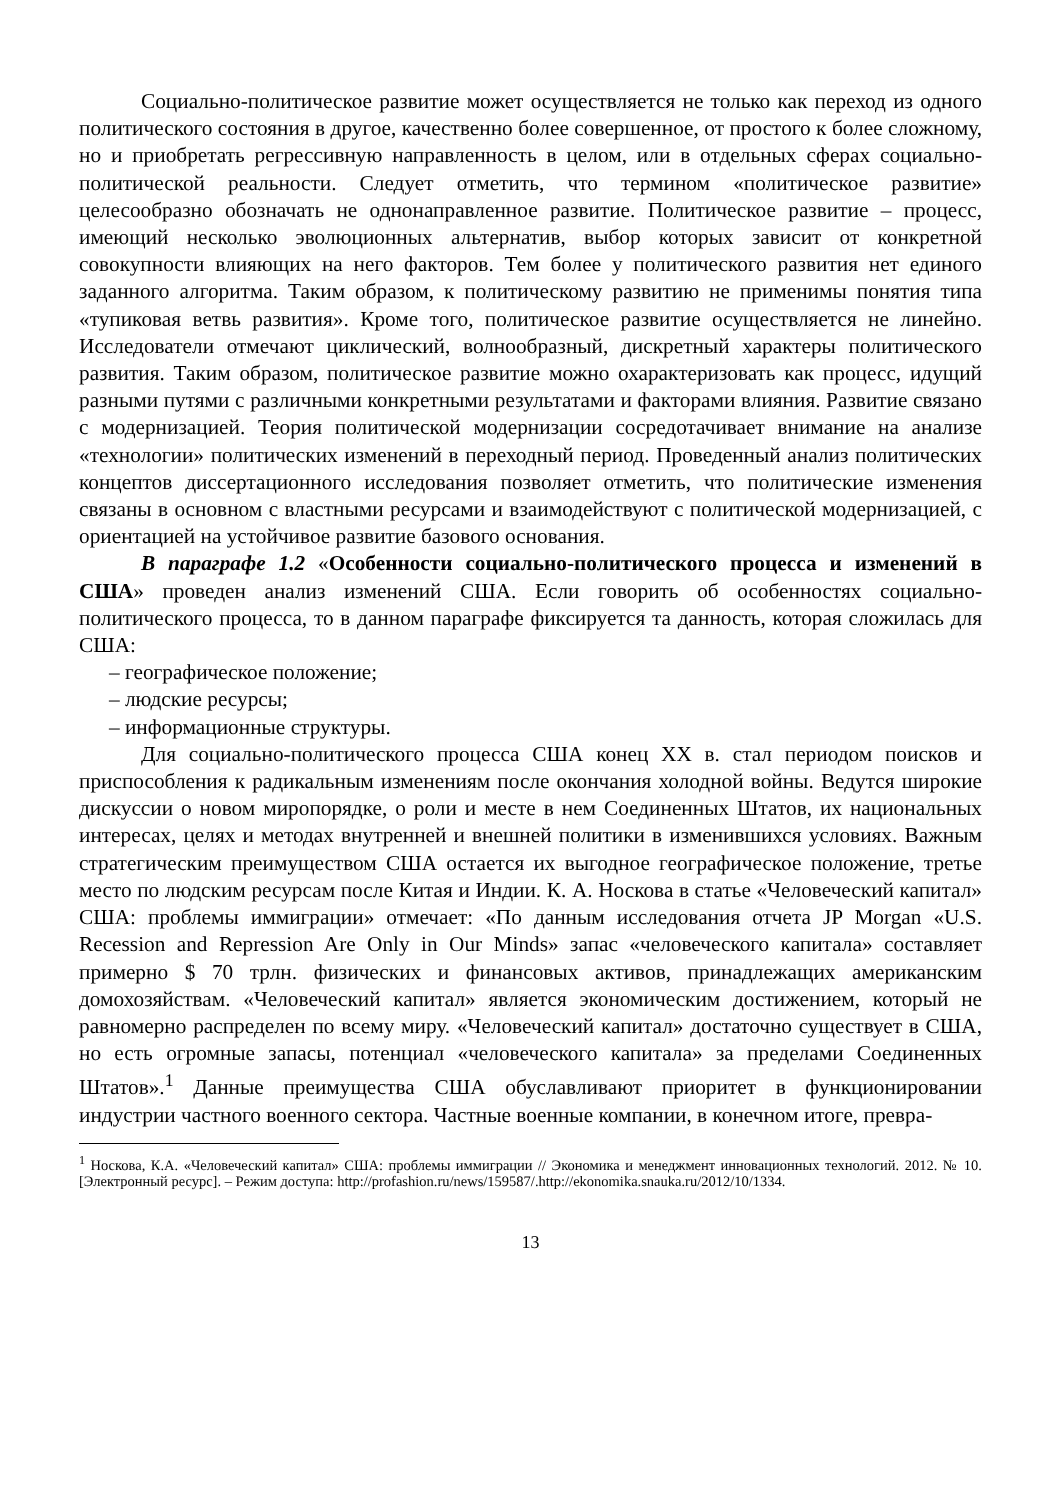Социально-политическое развитие может осуществляется не только как переход из одного политического состояния в другое, качественно более совершенное, от простого к более сложному, но и приобретать регрессивную направленность в целом, или в отдельных сферах социально-политической реальности. Следует отметить, что термином «политическое развитие» целесообразно обозначать не однонаправленное развитие. Политическое развитие – процесс, имеющий несколько эволюционных альтернатив, выбор которых зависит от конкретной совокупности влияющих на него факторов. Тем более у политического развития нет единого заданного алгоритма. Таким образом, к политическому развитию не применимы понятия типа «тупиковая ветвь развития». Кроме того, политическое развитие осуществляется не линейно. Исследователи отмечают циклический, волнообразный, дискретный характеры политического развития. Таким образом, политическое развитие можно охарактеризовать как процесс, идущий разными путями с различными конкретными результатами и факторами влияния. Развитие связано с модернизацией. Теория политической модернизации сосредотачивает внимание на анализе «технологии» политических изменений в переходный период. Проведенный анализ политических концептов диссертационного исследования позволяет отметить, что политические изменения связаны в основном с властными ресурсами и взаимодействуют с политической модернизацией, с ориентацией на устойчивое развитие базового основания.
В параграфе 1.2 «Особенности социально-политического процесса и изменений в США» проведен анализ изменений США. Если говорить об особенностях социально-политического процесса, то в данном параграфе фиксируется та данность, которая сложилась для США:
– географическое положение;
– людские ресурсы;
– информационные структуры.
Для социально-политического процесса США конец XX в. стал периодом поисков и приспособления к радикальным изменениям после окончания холодной войны. Ведутся широкие дискуссии о новом миропорядке, о роли и месте в нем Соединенных Штатов, их национальных интересах, целях и методах внутренней и внешней политики в изменившихся условиях. Важным стратегическим преимуществом США остается их выгодное географическое положение, третье место по людским ресурсам после Китая и Индии. К. А. Носкова в статье «Человеческий капитал» США: проблемы иммиграции» отмечает: «По данным исследования отчета JP Morgan «U.S. Recession and Repression Are Only in Our Minds» запас «человеческого капитала» составляет примерно $ 70 трлн. физических и финансовых активов, принадлежащих американским домохозяйствам. «Человеческий капитал» является экономическим достижением, который не равномерно распределен по всему миру. «Человеческий капитал» достаточно существует в США, но есть огромные запасы, потенциал «человеческого капитала» за пределами Соединенных Штатов».<sup>1</sup> Данные преимущества США обуславливают приоритет в функционировании индустрии частного военного сектора. Частные военные компании, в конечном итоге, превра-
<sup>1</sup> Носкова, К.А. «Человеческий капитал» США: проблемы иммиграции // Экономика и менеджмент инновационных технологий. 2012. № 10. [Электронный ресурс]. – Режим доступа: http://profashion.ru/news/159587/.http://ekonomika.snauka.ru/2012/10/1334.
13